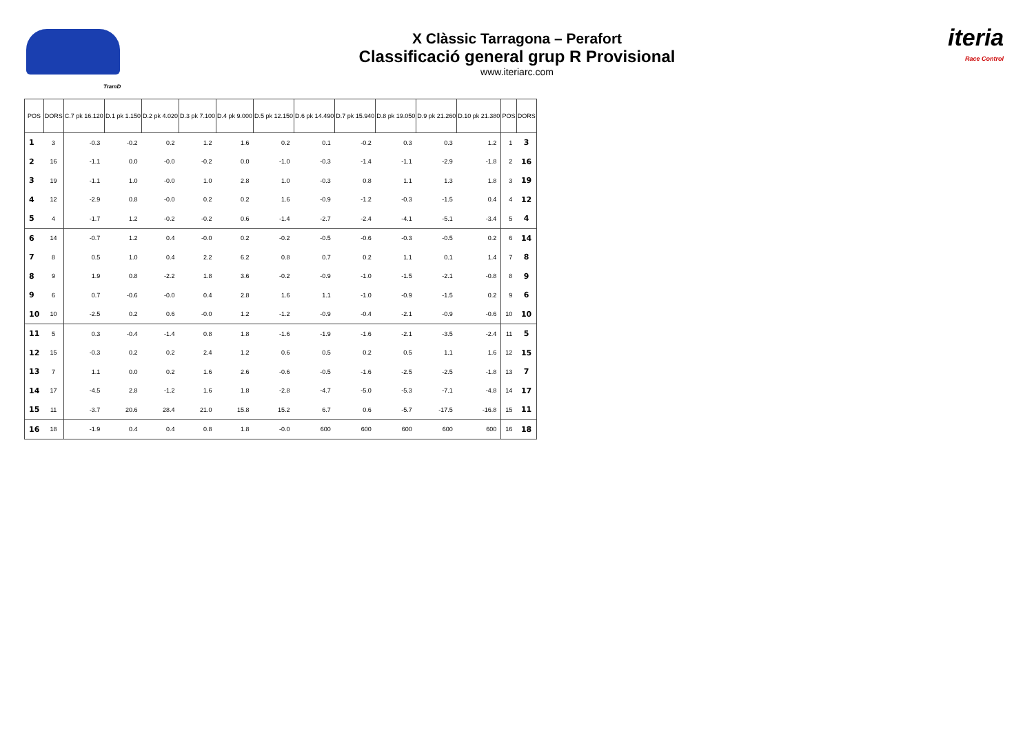X Clàssic Tarragona – Perafort
Classificació general grup R Provisional
www.iteriarc.com
iteria
Race Control
TramD
| POS | DORS | C.7 pk 16.120 | D.1 pk 1.150 | D.2 pk 4.020 | D.3 pk 7.100 | D.4 pk 9.000 | D.5 pk 12.150 | D.6 pk 14.490 | D.7 pk 15.940 | D.8 pk 19.050 | D.9 pk 21.260 | D.10 pk 21.380 | POS | DORS |
| --- | --- | --- | --- | --- | --- | --- | --- | --- | --- | --- | --- | --- | --- | --- |
| 1 | 3 | -0.3 | -0.2 | 0.2 | 1.2 | 1.6 | 0.2 | 0.1 | -0.2 | 0.3 | 0.3 | 1.2 | 1 | 3 |
| 2 | 16 | -1.1 | 0.0 | -0.0 | -0.2 | 0.0 | -1.0 | -0.3 | -1.4 | -1.1 | -2.9 | -1.8 | 2 | 16 |
| 3 | 19 | -1.1 | 1.0 | -0.0 | 1.0 | 2.8 | 1.0 | -0.3 | 0.8 | 1.1 | 1.3 | 1.8 | 3 | 19 |
| 4 | 12 | -2.9 | 0.8 | -0.0 | 0.2 | 0.2 | 1.6 | -0.9 | -1.2 | -0.3 | -1.5 | 0.4 | 4 | 12 |
| 5 | 4 | -1.7 | 1.2 | -0.2 | -0.2 | 0.6 | -1.4 | -2.7 | -2.4 | -4.1 | -5.1 | -3.4 | 5 | 4 |
| 6 | 14 | -0.7 | 1.2 | 0.4 | -0.0 | 0.2 | -0.2 | -0.5 | -0.6 | -0.3 | -0.5 | 0.2 | 6 | 14 |
| 7 | 8 | 0.5 | 1.0 | 0.4 | 2.2 | 6.2 | 0.8 | 0.7 | 0.2 | 1.1 | 0.1 | 1.4 | 7 | 8 |
| 8 | 9 | 1.9 | 0.8 | -2.2 | 1.8 | 3.6 | -0.2 | -0.9 | -1.0 | -1.5 | -2.1 | -0.8 | 8 | 9 |
| 9 | 6 | 0.7 | -0.6 | -0.0 | 0.4 | 2.8 | 1.6 | 1.1 | -1.0 | -0.9 | -1.5 | 0.2 | 9 | 6 |
| 10 | 10 | -2.5 | 0.2 | 0.6 | -0.0 | 1.2 | -1.2 | -0.9 | -0.4 | -2.1 | -0.9 | -0.6 | 10 | 10 |
| 11 | 5 | 0.3 | -0.4 | -1.4 | 0.8 | 1.8 | -1.6 | -1.9 | -1.6 | -2.1 | -3.5 | -2.4 | 11 | 5 |
| 12 | 15 | -0.3 | 0.2 | 0.2 | 2.4 | 1.2 | 0.6 | 0.5 | 0.2 | 0.5 | 1.1 | 1.6 | 12 | 15 |
| 13 | 7 | 1.1 | 0.0 | 0.2 | 1.6 | 2.6 | -0.6 | -0.5 | -1.6 | -2.5 | -2.5 | -1.8 | 13 | 7 |
| 14 | 17 | -4.5 | 2.8 | -1.2 | 1.6 | 1.8 | -2.8 | -4.7 | -5.0 | -5.3 | -7.1 | -4.8 | 14 | 17 |
| 15 | 11 | -3.7 | 20.6 | 28.4 | 21.0 | 15.8 | 15.2 | 6.7 | 0.6 | -5.7 | -17.5 | -16.8 | 15 | 11 |
| 16 | 18 | -1.9 | 0.4 | 0.4 | 0.8 | 1.8 | -0.0 | 600 | 600 | 600 | 600 | 600 | 16 | 18 |